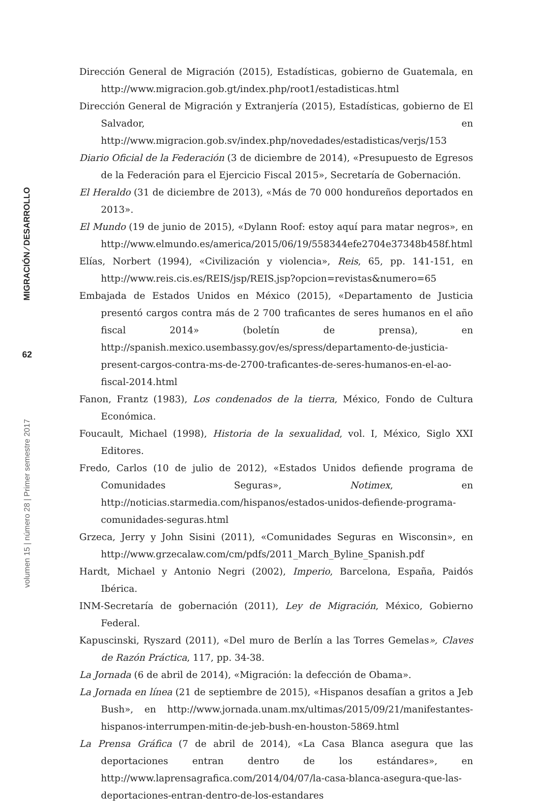MIGRACIÓN ⁄ DESARROLLO
62
volumen 15 | número 28 | Primer semestre 2017
Dirección General de Migración (2015), Estadísticas, gobierno de Guatemala, en http://www.migracion.gob.gt/index.php/root1/estadisticas.html
Dirección General de Migración y Extranjería (2015), Estadísticas, gobierno de El Salvador, en http://www.migracion.gob.sv/index.php/novedades/estadisticas/verjs/153
Diario Oficial de la Federación (3 de diciembre de 2014), «Presupuesto de Egresos de la Federación para el Ejercicio Fiscal 2015», Secretaría de Gobernación.
El Heraldo (31 de diciembre de 2013), «Más de 70 000 hondureños deportados en 2013».
El Mundo (19 de junio de 2015), «Dylann Roof: estoy aquí para matar negros», en http://www.elmundo.es/america/2015/06/19/558344efe2704e37348b458f.html
Elías, Norbert (1994), «Civilización y violencia», Reis, 65, pp. 141-151, en http://www.reis.cis.es/REIS/jsp/REIS.jsp?opcion=revistas&numero=65
Embajada de Estados Unidos en México (2015), «Departamento de Justicia presentó cargos contra más de 2 700 traficantes de seres humanos en el año fiscal 2014» (boletín de prensa), en http://spanish.mexico.usembassy.gov/es/spress/departamento-de-justicia-present-cargos-contra-ms-de-2700-traficantes-de-seres-humanos-en-el-ao-fiscal-2014.html
Fanon, Frantz (1983), Los condenados de la tierra, México, Fondo de Cultura Económica.
Foucault, Michael (1998), Historia de la sexualidad, vol. I, México, Siglo XXI Editores.
Fredo, Carlos (10 de julio de 2012), «Estados Unidos defiende programa de Comunidades Seguras», Notimex, en http://noticias.starmedia.com/hispanos/estados-unidos-defiende-programa-comunidades-seguras.html
Grzeca, Jerry y John Sisini (2011), «Comunidades Seguras en Wisconsin», en http://www.grzecalaw.com/cm/pdfs/2011_March_Byline_Spanish.pdf
Hardt, Michael y Antonio Negri (2002), Imperio, Barcelona, España, Paidós Ibérica.
INM-Secretaría de gobernación (2011), Ley de Migración, México, Gobierno Federal.
Kapuscinski, Ryszard (2011), «Del muro de Berlín a las Torres Gemelas», Claves de Razón Práctica, 117, pp. 34-38.
La Jornada (6 de abril de 2014), «Migración: la defección de Obama».
La Jornada en línea (21 de septiembre de 2015), «Hispanos desafían a gritos a Jeb Bush», en http://www.jornada.unam.mx/ultimas/2015/09/21/manifestantes-hispanos-interrumpen-mitin-de-jeb-bush-en-houston-5869.html
La Prensa Gráfica (7 de abril de 2014), «La Casa Blanca asegura que las deportaciones entran dentro de los estándares», en http://www.laprensagrafica.com/2014/04/07/la-casa-blanca-asegura-que-las-deportaciones-entran-dentro-de-los-estandares